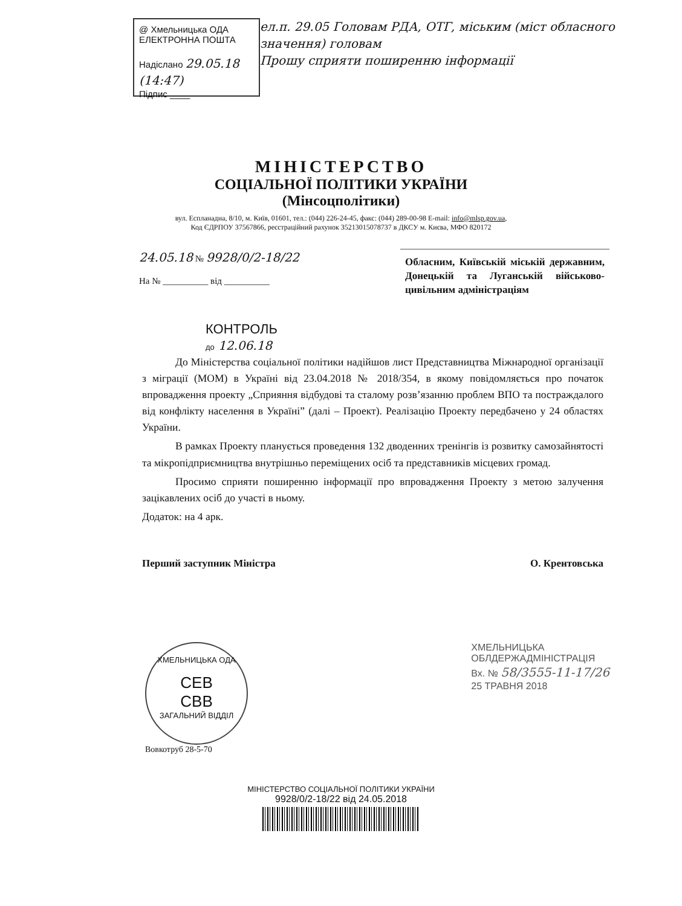@ Хмельницька ОДА
ЕЛЕКТРОННА ПОШТА
Надіслано 29.05.18 (14:47)
Підпис ____
ел.п. 29.05 Головам РДА, ОТГ, міським (міст обласного значення) головам
Прошу сприяти поширенню інформації
МІНІСТЕРСТВО
СОЦІАЛЬНОЇ ПОЛІТИКИ УКРАЇНИ
(Мінсоцполітики)
вул. Еспланадна, 8/10, м. Київ, 01601, тел.: (044) 226-24-45, факс: (044) 289-00-98 E-mail: info@mlsp.gov.ua,
Код ЄДРПОУ 37567866, реєстраційний рахунок 35213015078737 в ДКСУ м. Києва, МФО 820172
24.05.18 № 9928/0/2-18/22
На № __________ від __________
Обласним, Київській міській державним, Донецькій та Луганській військово-цивільним адміністраціям
КОНТРОЛЬ
до 12.06.18
До Міністерства соціальної політики надійшов лист Представництва Міжнародної організації з міграції (МОМ) в Україні від 23.04.2018 № 2018/354, в якому повідомляється про початок впровадження проекту „Сприяння відбудові та сталому розв’язанню проблем ВПО та постраждалого від конфлікту населення в Україні” (далі – Проект). Реалізацію Проекту передбачено у 24 областях України.
В рамках Проекту планується проведення 132 дводенних тренінгів із розвитку самозайнятості та мікропідприємництва внутрішньо переміщених осіб та представників місцевих громад.
Просимо сприяти поширенню інформації про впровадження Проекту з метою залучення зацікавлених осіб до участі в ньому.
Додаток: на 4 арк.
Перший заступник Міністра О. Крентовська
ХМЕЛЬНИЦЬКА ОДА
СЕВ
СВВ
ЗАГАЛЬНИЙ ВІДДІЛ
Вовкотруб 28-5-70
ХМЕЛЬНИЦЬКА
ОБЛДЕРЖАДМІНІСТРАЦІЯ
Вх. № 58/3555-11-17/26
25 ТРАВНЯ 2018
МІНІСТЕРСТВО СОЦІАЛЬНОЇ ПОЛІТИКИ УКРАЇНИ
9928/0/2-18/22 від 24.05.2018